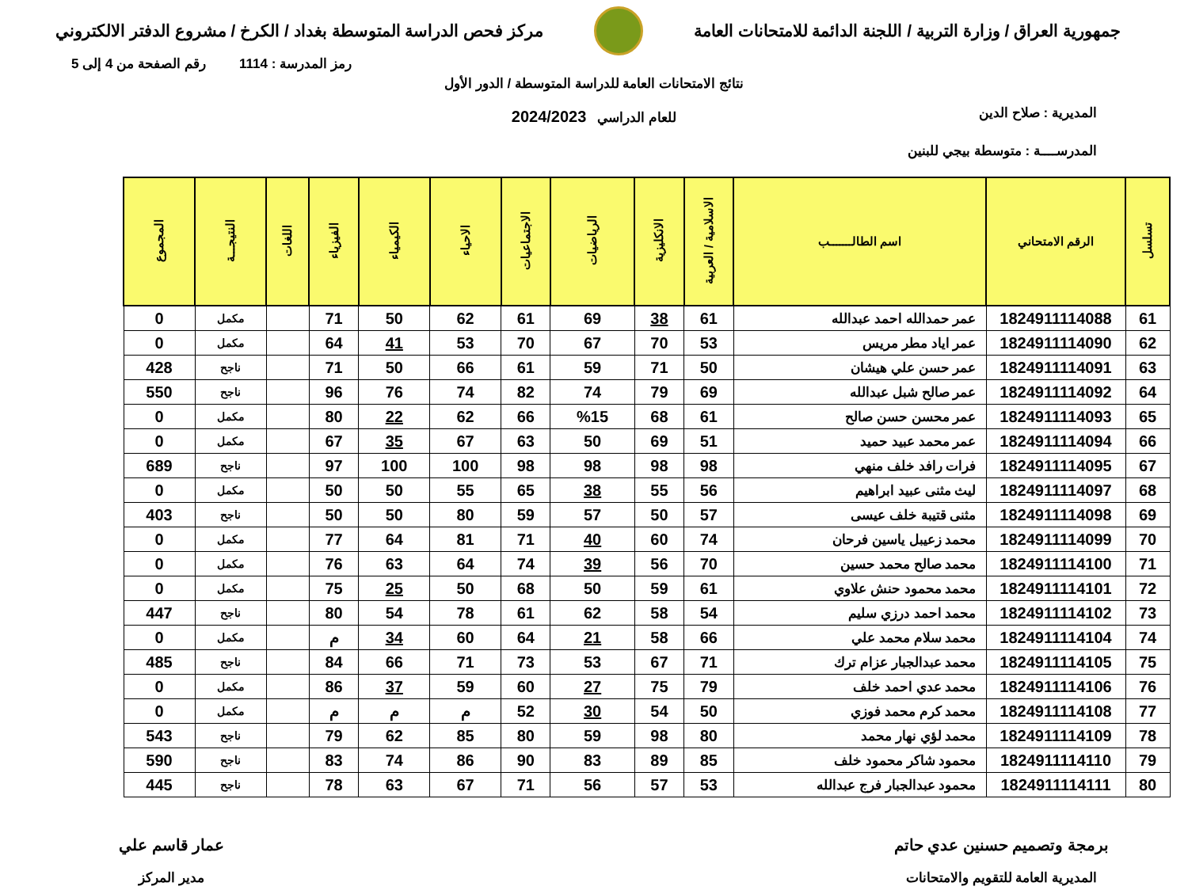جمهورية العراق / وزارة التربية / اللجنة الدائمة للامتحانات العامة
مركز فحص الدراسة المتوسطة بغداد / الكرخ / مشروع الدفتر الالكتروني
رمز المدرسة : 1114 رقم الصفحة من 4 إلى 5
نتائج الامتحانات العامة للدراسة المتوسطة / الدور الأول
للعام الدراسي 2024/2023
المديرية : صلاح الدين
المدرســــة : متوسطة بيجي للبنين
| تسلسل | الرقم الامتحاني | اسم الطالـــــــب | الاسلامية / العربية | الانكليزية | الرياضيات | الاجتماعيات | الاحياء | الكيمياء | الفيزياء | اللغات | النتيجـــة | المجموع |
| --- | --- | --- | --- | --- | --- | --- | --- | --- | --- | --- | --- | --- |
| 61 | 1824911114088 | عمر حمدالله احمد عبدالله | 61 | 38 | 69 | 61 | 62 | 50 | 71 | | مكمل | 0 |
| 62 | 1824911114090 | عمر اياد مطر مريس | 53 | 70 | 67 | 70 | 53 | 41 | 64 | | مكمل | 0 |
| 63 | 1824911114091 | عمر حسن علي هيشان | 50 | 71 | 59 | 61 | 66 | 50 | 71 | | ناجح | 428 |
| 64 | 1824911114092 | عمر صالح شبل عبدالله | 69 | 79 | 74 | 82 | 74 | 76 | 96 | | ناجح | 550 |
| 65 | 1824911114093 | عمر محسن حسن صالح | 61 | 68 | %15 | 66 | 62 | 22 | 80 | | مكمل | 0 |
| 66 | 1824911114094 | عمر محمد عبيد حميد | 51 | 69 | 50 | 63 | 67 | 35 | 67 | | مكمل | 0 |
| 67 | 1824911114095 | فرات رافد خلف منهي | 98 | 98 | 98 | 98 | 100 | 100 | 97 | | ناجح | 689 |
| 68 | 1824911114097 | ليث مثنى عبيد ابراهيم | 56 | 55 | 38 | 65 | 55 | 50 | 50 | | مكمل | 0 |
| 69 | 1824911114098 | مثنى قتيبة خلف عيسى | 57 | 50 | 57 | 59 | 80 | 50 | 50 | | ناجح | 403 |
| 70 | 1824911114099 | محمد زعيبل ياسين فرحان | 74 | 60 | 40 | 71 | 81 | 64 | 77 | | مكمل | 0 |
| 71 | 1824911114100 | محمد صالح محمد حسين | 70 | 56 | 39 | 74 | 64 | 63 | 76 | | مكمل | 0 |
| 72 | 1824911114101 | محمد محمود حنش علاوي | 61 | 59 | 50 | 68 | 50 | 25 | 75 | | مكمل | 0 |
| 73 | 1824911114102 | محمد احمد درزي سليم | 54 | 58 | 62 | 61 | 78 | 54 | 80 | | ناجح | 447 |
| 74 | 1824911114104 | محمد سلام محمد علي | 66 | 58 | 21 | 64 | 60 | 34 | م | | مكمل | 0 |
| 75 | 1824911114105 | محمد عبدالجبار عزام ترك | 71 | 67 | 53 | 73 | 71 | 66 | 84 | | ناجح | 485 |
| 76 | 1824911114106 | محمد عدي احمد خلف | 79 | 75 | 27 | 60 | 59 | 37 | 86 | | مكمل | 0 |
| 77 | 1824911114108 | محمد كرم محمد فوزي | 50 | 54 | 30 | 52 | م | م | م | | مكمل | 0 |
| 78 | 1824911114109 | محمد لؤي نهار محمد | 80 | 98 | 59 | 80 | 85 | 62 | 79 | | ناجح | 543 |
| 79 | 1824911114110 | محمود شاكر محمود خلف | 85 | 89 | 83 | 90 | 86 | 74 | 83 | | ناجح | 590 |
| 80 | 1824911114111 | محمود عبدالجبار فرج عبدالله | 53 | 57 | 56 | 71 | 67 | 63 | 78 | | ناجح | 445 |
برمجة وتصميم حسنين عدي حاتم
المديرية العامة للتقويم والامتحانات
عمار قاسم علي
مدير المركز